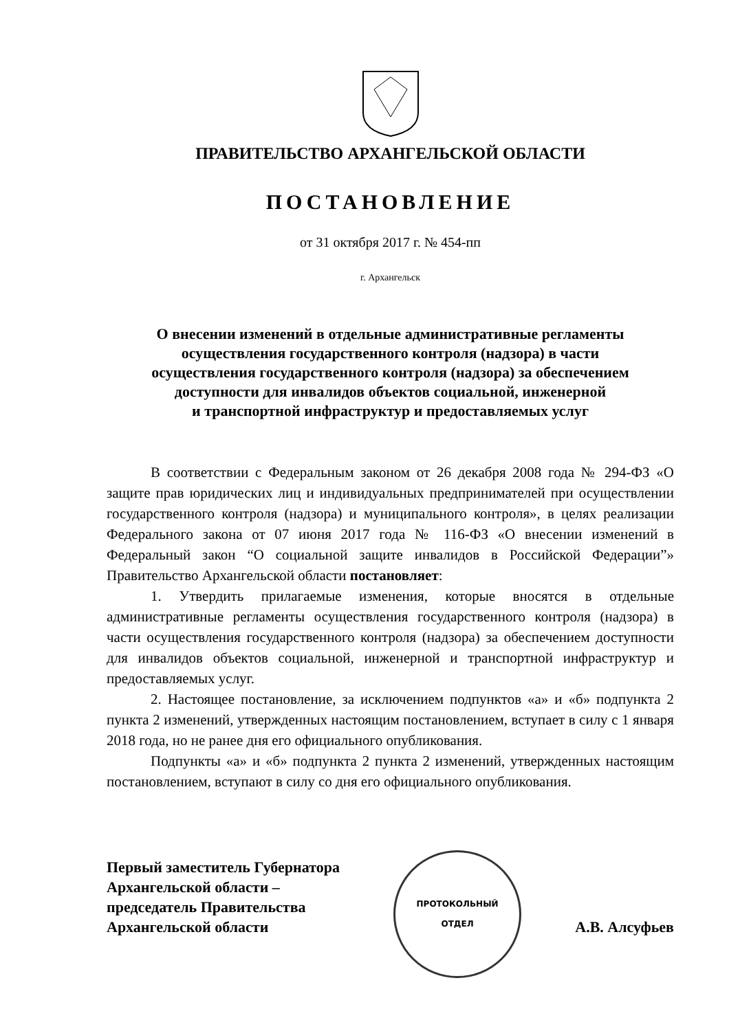ПРАВИТЕЛЬСТВО АРХАНГЕЛЬСКОЙ ОБЛАСТИ
ПОСТАНОВЛЕНИЕ
от 31 октября 2017 г. № 454-пп
г. Архангельск
О внесении изменений в отдельные административные регламенты
осуществления государственного контроля (надзора) в части
осуществления государственного контроля (надзора) за обеспечением
доступности для инвалидов объектов социальной, инженерной
и транспортной инфраструктур и предоставляемых услуг
В соответствии с Федеральным законом от 26 декабря 2008 года № 294-ФЗ «О защите прав юридических лиц и индивидуальных предпринимателей при осуществлении государственного контроля (надзора) и муниципального контроля», в целях реализации Федерального закона от 07 июня 2017 года № 116-ФЗ «О внесении изменений в Федеральный закон “О социальной защите инвалидов в Российской Федерации”» Правительство Архангельской области постановляет:
1. Утвердить прилагаемые изменения, которые вносятся в отдельные административные регламенты осуществления государственного контроля (надзора) в части осуществления государственного контроля (надзора) за обеспечением доступности для инвалидов объектов социальной, инженерной и транспортной инфраструктур и предоставляемых услуг.
2. Настоящее постановление, за исключением подпунктов «а» и «б» подпункта 2 пункта 2 изменений, утвержденных настоящим постановлением, вступает в силу с 1 января 2018 года, но не ранее дня его официального опубликования.
Подпункты «а» и «б» подпункта 2 пункта 2 изменений, утвержденных настоящим постановлением, вступают в силу со дня его официального опубликования.
Первый заместитель Губернатора
Архангельской области –
председатель Правительства
Архангельской области
ПРОТОКОЛЬНЫЙ
ОТДЕЛ
А.В. Алсуфьев